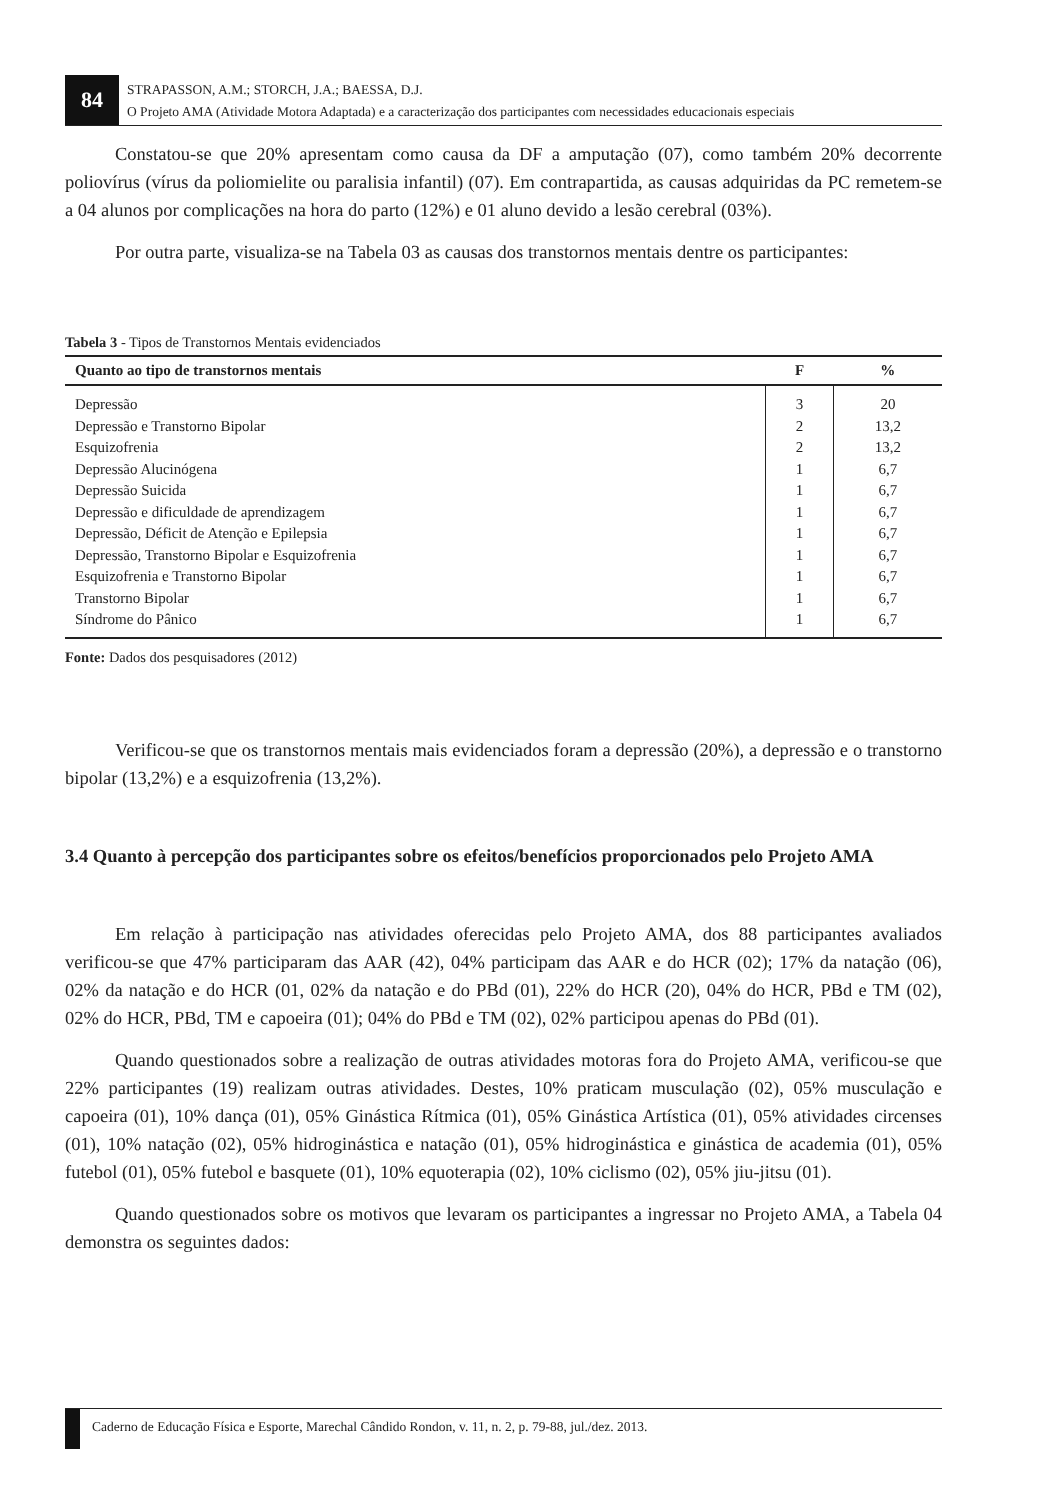84
STRAPASSON, A.M.; STORCH, J.A.; BAESSA, D.J.
O Projeto AMA (Atividade Motora Adaptada) e a caracterização dos participantes com necessidades educacionais especiais
Constatou-se que 20% apresentam como causa da DF a amputação (07), como também 20% decorrente poliovírus (vírus da poliomielite ou paralisia infantil) (07). Em contrapartida, as causas adquiridas da PC remetem-se a 04 alunos por complicações na hora do parto (12%) e 01 aluno devido a lesão cerebral (03%).
Por outra parte, visualiza-se na Tabela 03 as causas dos transtornos mentais dentre os participantes:
Tabela 3 - Tipos de Transtornos Mentais evidenciados
| Quanto ao tipo de transtornos mentais | F | % |
| --- | --- | --- |
| Depressão | 3 | 20 |
| Depressão e Transtorno Bipolar | 2 | 13,2 |
| Esquizofrenia | 2 | 13,2 |
| Depressão Alucinógena | 1 | 6,7 |
| Depressão Suicida | 1 | 6,7 |
| Depressão e dificuldade de aprendizagem | 1 | 6,7 |
| Depressão, Déficit de Atenção e Epilepsia | 1 | 6,7 |
| Depressão, Transtorno Bipolar e Esquizofrenia | 1 | 6,7 |
| Esquizofrenia e Transtorno Bipolar | 1 | 6,7 |
| Transtorno Bipolar | 1 | 6,7 |
| Síndrome do Pânico | 1 | 6,7 |
Fonte: Dados dos pesquisadores (2012)
Verificou-se que os transtornos mentais mais evidenciados foram a depressão (20%), a depressão e o transtorno bipolar (13,2%) e a esquizofrenia (13,2%).
3.4 Quanto à percepção dos participantes sobre os efeitos/benefícios proporcionados pelo Projeto AMA
Em relação à participação nas atividades oferecidas pelo Projeto AMA, dos 88 participantes avaliados verificou-se que 47% participaram das AAR (42), 04% participam das AAR e do HCR (02); 17% da natação (06), 02% da natação e do HCR (01, 02% da natação e do PBd (01), 22% do HCR (20), 04% do HCR, PBd e TM (02), 02% do HCR, PBd, TM e capoeira (01); 04% do PBd e TM (02), 02% participou apenas do PBd (01).
Quando questionados sobre a realização de outras atividades motoras fora do Projeto AMA, verificou-se que 22% participantes (19) realizam outras atividades. Destes, 10% praticam musculação (02), 05% musculação e capoeira (01), 10% dança (01), 05% Ginástica Rítmica (01), 05% Ginástica Artística (01), 05% atividades circenses (01), 10% natação (02), 05% hidroginástica e natação (01), 05% hidroginástica e ginástica de academia (01), 05% futebol (01), 05% futebol e basquete (01), 10% equoterapia (02), 10% ciclismo (02), 05% jiu-jitsu (01).
Quando questionados sobre os motivos que levaram os participantes a ingressar no Projeto AMA, a Tabela 04 demonstra os seguintes dados:
Caderno de Educação Física e Esporte, Marechal Cândido Rondon, v. 11, n. 2, p. 79-88, jul./dez. 2013.